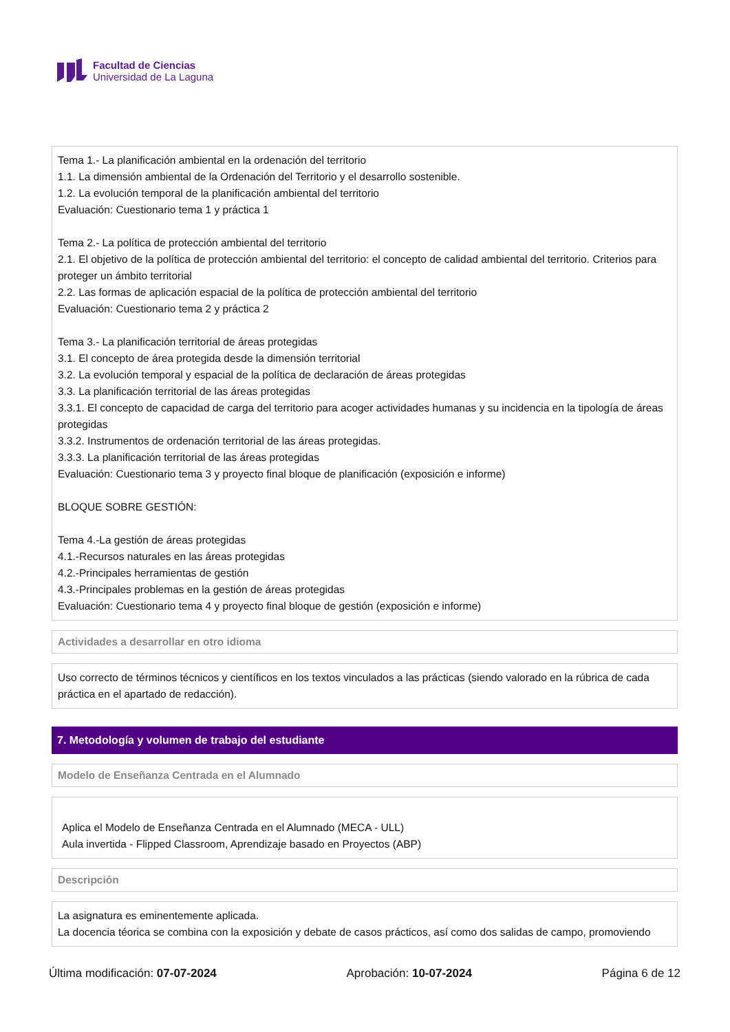Facultad de Ciencias
Universidad de La Laguna
Tema 1.- La planificación ambiental en la ordenación del territorio
1.1. La dimensión ambiental de la Ordenación del Territorio y el desarrollo sostenible.
1.2. La evolución temporal de la planificación ambiental del territorio
Evaluación: Cuestionario tema 1 y práctica 1
Tema 2.- La política de protección ambiental del territorio
2.1. El objetivo de la política de protección ambiental del territorio: el concepto de calidad ambiental del territorio. Criterios para proteger un ámbito territorial
2.2. Las formas de aplicación espacial de la política de protección ambiental del territorio
Evaluación: Cuestionario tema 2 y práctica 2
Tema 3.- La planificación territorial de áreas protegidas
3.1. El concepto de área protegida desde la dimensión territorial
3.2. La evolución temporal y espacial de la política de declaración de áreas protegidas
3.3. La planificación territorial de las áreas protegidas
3.3.1. El concepto de capacidad de carga del territorio para acoger actividades humanas y su incidencia en la tipología de áreas protegidas
3.3.2. Instrumentos de ordenación territorial de las áreas protegidas.
3.3.3. La planificación territorial de las áreas protegidas
Evaluación: Cuestionario tema 3 y proyecto final bloque de planificación (exposición e informe)
BLOQUE SOBRE GESTIÓN:
Tema 4.-La gestión de áreas protegidas
4.1.-Recursos naturales en las áreas protegidas
4.2.-Principales herramientas de gestión
4.3.-Principales problemas en la gestión de áreas protegidas
Evaluación: Cuestionario tema 4 y proyecto final bloque de gestión (exposición e informe)
Actividades a desarrollar en otro idioma
Uso correcto de términos técnicos y científicos en los textos vinculados a las prácticas (siendo valorado en la rúbrica de cada práctica en el apartado de redacción).
7. Metodología y volumen de trabajo del estudiante
Modelo de Enseñanza Centrada en el Alumnado
Aplica el Modelo de Enseñanza Centrada en el Alumnado (MECA - ULL)
Aula invertida - Flipped Classroom, Aprendizaje basado en Proyectos (ABP)
Descripción
La asignatura es eminentemente aplicada.
La docencia téorica se combina con la exposición y debate de casos prácticos, así como dos salidas de campo, promoviendo
Última modificación: 07-07-2024 Aprobación: 10-07-2024 Página 6 de 12